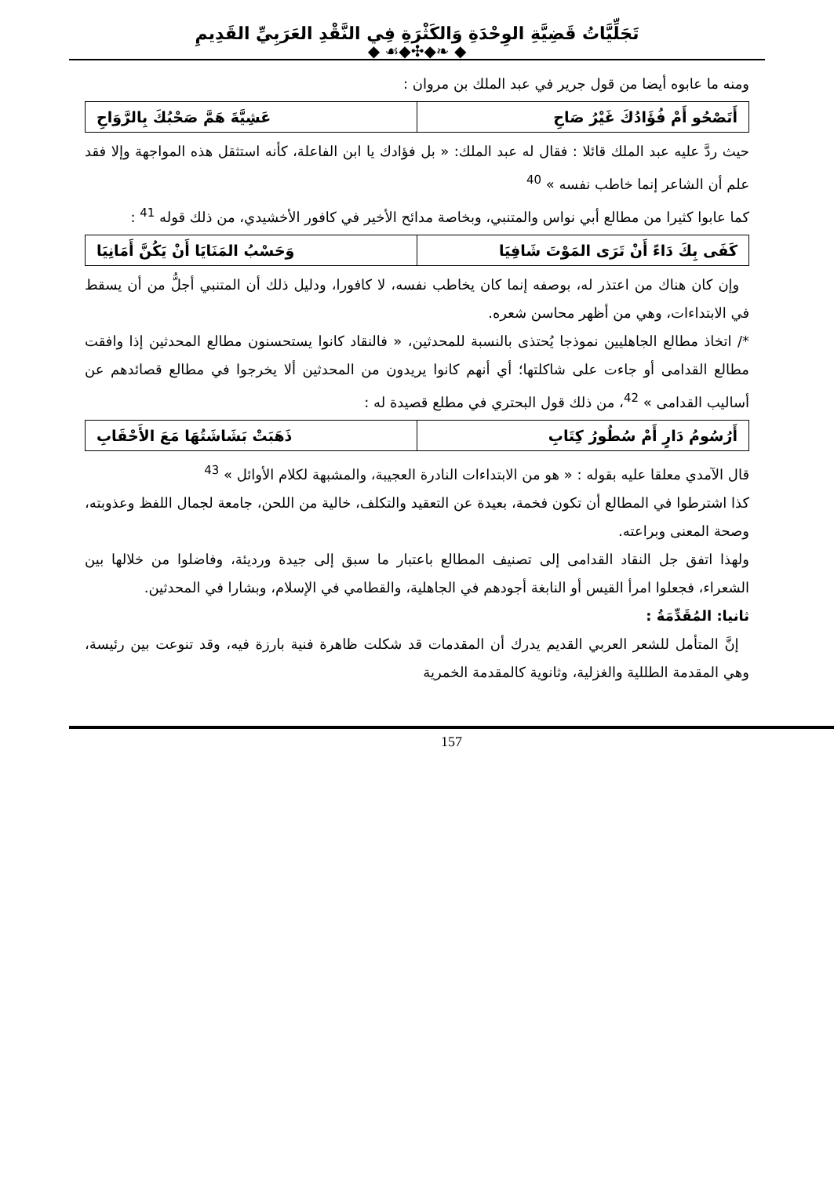تَجَلِّيَّاتُ قَضِيَّةِ الوِحْدَةِ وَالكَثْرَةِ فِي النَّقْدِ العَرَبِيِّ القَدِيمِ
◆ ❧◆✣◆☙ ◆
ومنه ما عابوه أيضا من قول جرير في عبد الملك بن مروان :
| أَتَصْحُو أَمْ فُؤَادُكَ غَيْرُ صَاحِ | عَشِيَّةَ هَمَّ صَحْبُكَ بِالرَّوَاحِ |
حيث ردَّ عليه عبد الملك قائلا : فقال له عبد الملك: « بل فؤادك يا ابن الفاعلة، كأنه استثقل هذه المواجهة وإلا فقد علم أن الشاعر إنما خاطب نفسه » <sup>40</sup>
كما عابوا كثيرا من مطالع أبي نواس والمتنبي، وبخاصة مدائح الأخير في كافور الأخشيدي، من ذلك قوله <sup>41</sup> :
| كَفَى بِكَ دَاءً أَنْ تَرَى المَوْتَ شَافِيَا | وَحَسْبُ المَنَايَا أَنْ يَكُنَّ أَمَانِيَا |
وإن كان هناك من اعتذر له، بوصفه إنما كان يخاطب نفسه، لا كافورا، ودليل ذلك أن المتنبي أجلُّ من أن يسقط في الابتداءات، وهي من أظهر محاسن شعره.
*/ اتخاذ مطالع الجاهليين نموذجا يُحتذى بالنسبة للمحدثين، « فالنقاد كانوا يستحسنون مطالع المحدثين إذا وافقت مطالع القدامى أو جاءت على شاكلتها؛ أي أنهم كانوا يريدون من المحدثين ألا يخرجوا في مطالع قصائدهم عن أساليب القدامى » <sup>42</sup>، من ذلك قول البحتري في مطلع قصيدة له :
| أَرُسُومُ دَارٍ أَمْ سُطُورُ كِتَابِ | ذَهَبَتْ بَشَاشَتُهَا مَعَ الأَحْقَابِ |
قال الآمدي معلقا عليه بقوله : « هو من الابتداءات النادرة العجيبة، والمشبهة لكلام الأوائل » <sup>43</sup>
كذا اشترطوا في المطالع أن تكون فخمة، بعيدة عن التعقيد والتكلف، خالية من اللحن، جامعة لجمال اللفظ وعذوبته، وصحة المعنى وبراعته.
ولهذا اتفق جل النقاد القدامى إلى تصنيف المطالع باعتبار ما سبق إلى جيدة ورديئة، وفاضلوا من خلالها بين الشعراء، فجعلوا امرأ القيس أو النابغة أجودهم في الجاهلية، والقطامي في الإسلام، وبشارا في المحدثين.
ثانيا: المُقَدِّمَةُ :
إنَّ المتأمل للشعر العربي القديم يدرك أن المقدمات قد شكلت ظاهرة فنية بارزة فيه، وقد تنوعت بين رئيسة، وهي المقدمة الطللية والغزلية، وثانوية كالمقدمة الخمرية
157